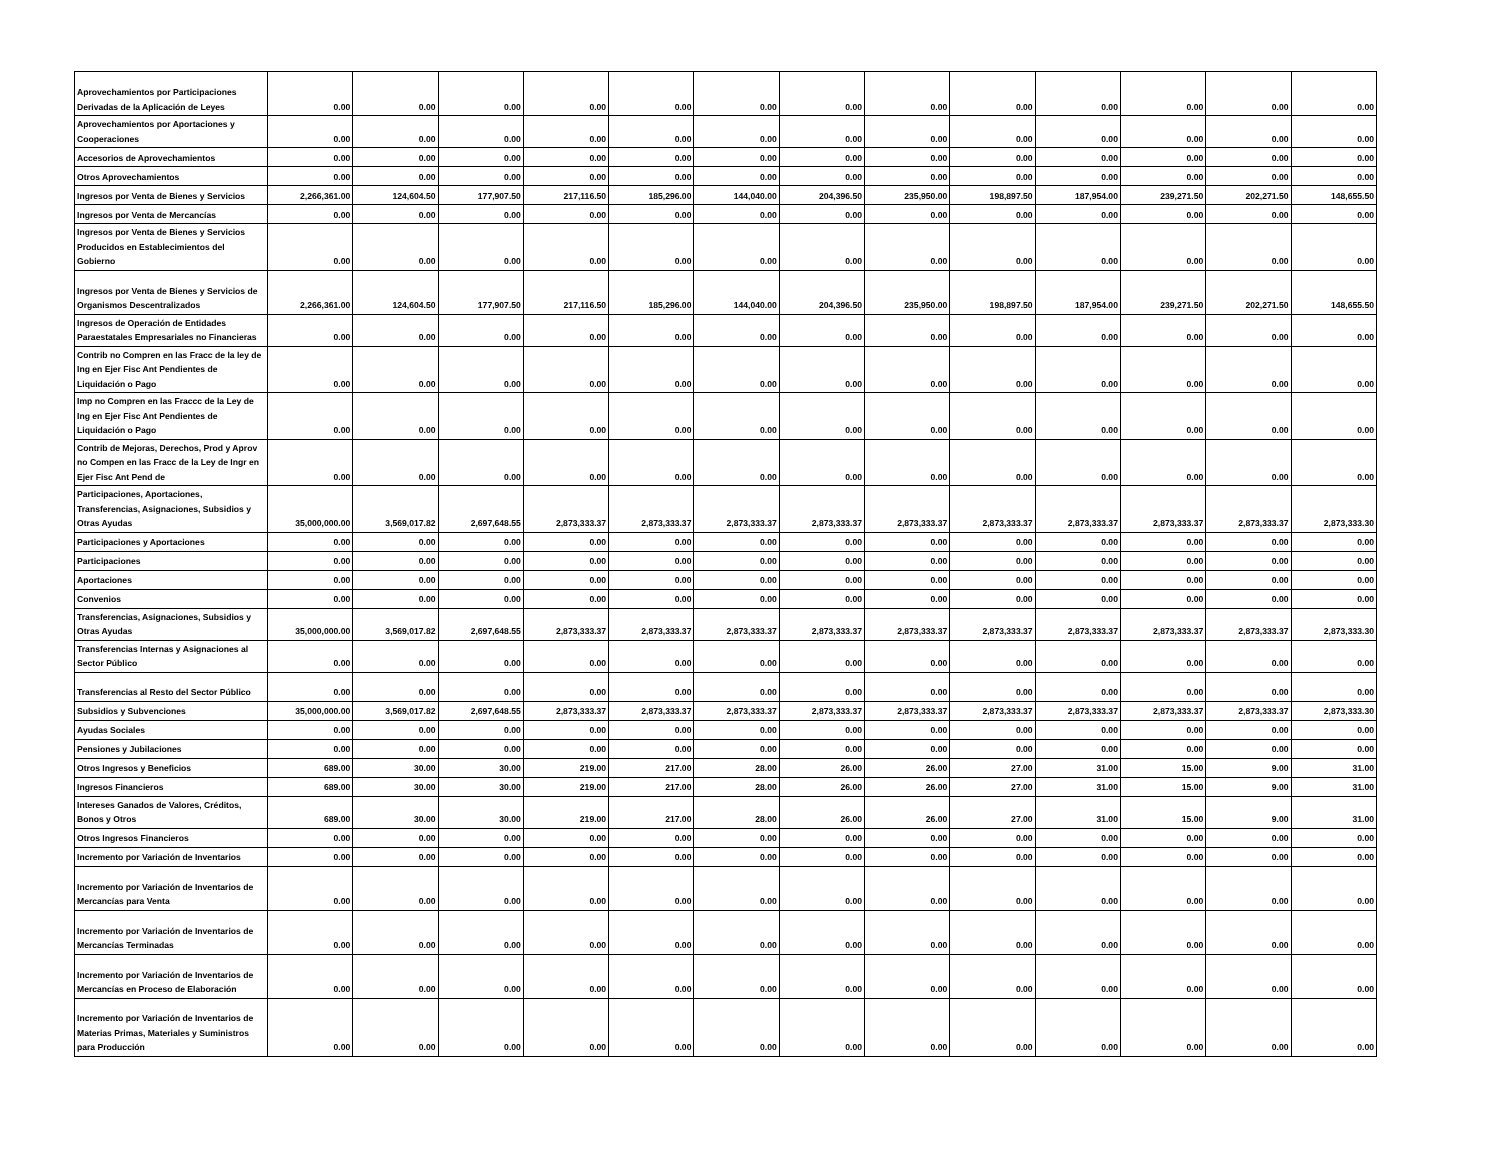| Aprovechamientos por Participaciones Derivadas de la Aplicación de Leyes | 0.00 | 0.00 | 0.00 | 0.00 | 0.00 | 0.00 | 0.00 | 0.00 | 0.00 | 0.00 | 0.00 | 0.00 | 0.00 |
| Aprovechamientos por Aportaciones y Cooperaciones | 0.00 | 0.00 | 0.00 | 0.00 | 0.00 | 0.00 | 0.00 | 0.00 | 0.00 | 0.00 | 0.00 | 0.00 | 0.00 |
| Accesorios de Aprovechamientos | 0.00 | 0.00 | 0.00 | 0.00 | 0.00 | 0.00 | 0.00 | 0.00 | 0.00 | 0.00 | 0.00 | 0.00 | 0.00 |
| Otros Aprovechamientos | 0.00 | 0.00 | 0.00 | 0.00 | 0.00 | 0.00 | 0.00 | 0.00 | 0.00 | 0.00 | 0.00 | 0.00 | 0.00 |
| Ingresos por Venta de Bienes y Servicios | 2,266,361.00 | 124,604.50 | 177,907.50 | 217,116.50 | 185,296.00 | 144,040.00 | 204,396.50 | 235,950.00 | 198,897.50 | 187,954.00 | 239,271.50 | 202,271.50 | 148,655.50 |
| Ingresos por Venta de Mercancías | 0.00 | 0.00 | 0.00 | 0.00 | 0.00 | 0.00 | 0.00 | 0.00 | 0.00 | 0.00 | 0.00 | 0.00 | 0.00 |
| Ingresos por Venta de Bienes y Servicios Producidos en Establecimientos del Gobierno | 0.00 | 0.00 | 0.00 | 0.00 | 0.00 | 0.00 | 0.00 | 0.00 | 0.00 | 0.00 | 0.00 | 0.00 | 0.00 |
| Ingresos por Venta de Bienes y Servicios de Organismos Descentralizados | 2,266,361.00 | 124,604.50 | 177,907.50 | 217,116.50 | 185,296.00 | 144,040.00 | 204,396.50 | 235,950.00 | 198,897.50 | 187,954.00 | 239,271.50 | 202,271.50 | 148,655.50 |
| Ingresos de Operación de Entidades Paraestatales Empresariales no Financieras | 0.00 | 0.00 | 0.00 | 0.00 | 0.00 | 0.00 | 0.00 | 0.00 | 0.00 | 0.00 | 0.00 | 0.00 | 0.00 |
| Contrib no Compren en las Fracc de la ley de Ing en Ejer Fisc Ant Pendientes de Liquidación o Pago | 0.00 | 0.00 | 0.00 | 0.00 | 0.00 | 0.00 | 0.00 | 0.00 | 0.00 | 0.00 | 0.00 | 0.00 | 0.00 |
| Imp no Compren en las Fraccc de la Ley de Ing en Ejer Fisc Ant Pendientes de Liquidación o Pago | 0.00 | 0.00 | 0.00 | 0.00 | 0.00 | 0.00 | 0.00 | 0.00 | 0.00 | 0.00 | 0.00 | 0.00 | 0.00 |
| Contrib de Mejoras, Derechos, Prod y Aprov no Compen en las Fracc de la Ley de Ingr en Ejer Fisc Ant Pend de | 0.00 | 0.00 | 0.00 | 0.00 | 0.00 | 0.00 | 0.00 | 0.00 | 0.00 | 0.00 | 0.00 | 0.00 | 0.00 |
| Participaciones, Aportaciones, Transferencias, Asignaciones, Subsidios y Otras Ayudas | 35,000,000.00 | 3,569,017.82 | 2,697,648.55 | 2,873,333.37 | 2,873,333.37 | 2,873,333.37 | 2,873,333.37 | 2,873,333.37 | 2,873,333.37 | 2,873,333.37 | 2,873,333.37 | 2,873,333.37 | 2,873,333.30 |
| Participaciones y Aportaciones | 0.00 | 0.00 | 0.00 | 0.00 | 0.00 | 0.00 | 0.00 | 0.00 | 0.00 | 0.00 | 0.00 | 0.00 | 0.00 |
| Participaciones | 0.00 | 0.00 | 0.00 | 0.00 | 0.00 | 0.00 | 0.00 | 0.00 | 0.00 | 0.00 | 0.00 | 0.00 | 0.00 |
| Aportaciones | 0.00 | 0.00 | 0.00 | 0.00 | 0.00 | 0.00 | 0.00 | 0.00 | 0.00 | 0.00 | 0.00 | 0.00 | 0.00 |
| Convenios | 0.00 | 0.00 | 0.00 | 0.00 | 0.00 | 0.00 | 0.00 | 0.00 | 0.00 | 0.00 | 0.00 | 0.00 | 0.00 |
| Transferencias, Asignaciones, Subsidios y Otras Ayudas | 35,000,000.00 | 3,569,017.82 | 2,697,648.55 | 2,873,333.37 | 2,873,333.37 | 2,873,333.37 | 2,873,333.37 | 2,873,333.37 | 2,873,333.37 | 2,873,333.37 | 2,873,333.37 | 2,873,333.37 | 2,873,333.30 |
| Transferencias Internas y Asignaciones al Sector Público | 0.00 | 0.00 | 0.00 | 0.00 | 0.00 | 0.00 | 0.00 | 0.00 | 0.00 | 0.00 | 0.00 | 0.00 | 0.00 |
| Transferencias al Resto del Sector Público | 0.00 | 0.00 | 0.00 | 0.00 | 0.00 | 0.00 | 0.00 | 0.00 | 0.00 | 0.00 | 0.00 | 0.00 | 0.00 |
| Subsidios y Subvenciones | 35,000,000.00 | 3,569,017.82 | 2,697,648.55 | 2,873,333.37 | 2,873,333.37 | 2,873,333.37 | 2,873,333.37 | 2,873,333.37 | 2,873,333.37 | 2,873,333.37 | 2,873,333.37 | 2,873,333.37 | 2,873,333.30 |
| Ayudas Sociales | 0.00 | 0.00 | 0.00 | 0.00 | 0.00 | 0.00 | 0.00 | 0.00 | 0.00 | 0.00 | 0.00 | 0.00 | 0.00 |
| Pensiones y Jubilaciones | 0.00 | 0.00 | 0.00 | 0.00 | 0.00 | 0.00 | 0.00 | 0.00 | 0.00 | 0.00 | 0.00 | 0.00 | 0.00 |
| Otros Ingresos y Beneficios | 689.00 | 30.00 | 30.00 | 219.00 | 217.00 | 28.00 | 26.00 | 26.00 | 27.00 | 31.00 | 15.00 | 9.00 | 31.00 |
| Ingresos Financieros | 689.00 | 30.00 | 30.00 | 219.00 | 217.00 | 28.00 | 26.00 | 26.00 | 27.00 | 31.00 | 15.00 | 9.00 | 31.00 |
| Intereses Ganados de Valores, Créditos, Bonos y Otros | 689.00 | 30.00 | 30.00 | 219.00 | 217.00 | 28.00 | 26.00 | 26.00 | 27.00 | 31.00 | 15.00 | 9.00 | 31.00 |
| Otros Ingresos Financieros | 0.00 | 0.00 | 0.00 | 0.00 | 0.00 | 0.00 | 0.00 | 0.00 | 0.00 | 0.00 | 0.00 | 0.00 | 0.00 |
| Incremento por Variación de Inventarios | 0.00 | 0.00 | 0.00 | 0.00 | 0.00 | 0.00 | 0.00 | 0.00 | 0.00 | 0.00 | 0.00 | 0.00 | 0.00 |
| Incremento por Variación de Inventarios de Mercancías para Venta | 0.00 | 0.00 | 0.00 | 0.00 | 0.00 | 0.00 | 0.00 | 0.00 | 0.00 | 0.00 | 0.00 | 0.00 | 0.00 |
| Incremento por Variación de Inventarios de Mercancías Terminadas | 0.00 | 0.00 | 0.00 | 0.00 | 0.00 | 0.00 | 0.00 | 0.00 | 0.00 | 0.00 | 0.00 | 0.00 | 0.00 |
| Incremento por Variación de Inventarios de Mercancías en Proceso de Elaboración | 0.00 | 0.00 | 0.00 | 0.00 | 0.00 | 0.00 | 0.00 | 0.00 | 0.00 | 0.00 | 0.00 | 0.00 | 0.00 |
| Incremento por Variación de Inventarios de Materias Primas, Materiales y Suministros para Producción | 0.00 | 0.00 | 0.00 | 0.00 | 0.00 | 0.00 | 0.00 | 0.00 | 0.00 | 0.00 | 0.00 | 0.00 | 0.00 |